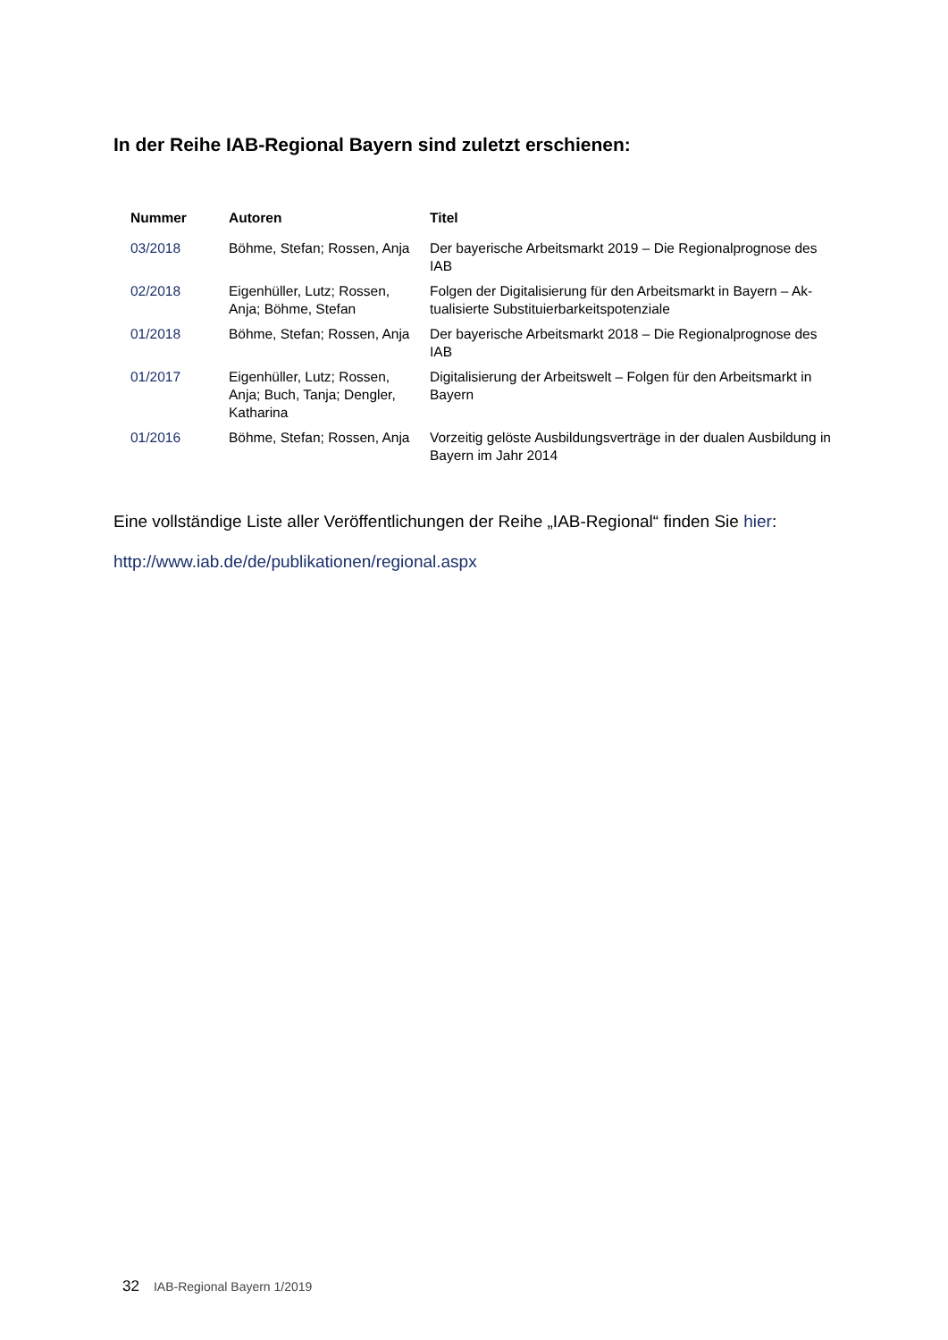In der Reihe IAB-Regional Bayern sind zuletzt erschienen:
| Nummer | Autoren | Titel |
| --- | --- | --- |
| 03/2018 | Böhme, Stefan; Rossen, Anja | Der bayerische Arbeitsmarkt 2019 – Die Regionalprognose des IAB |
| 02/2018 | Eigenhüller, Lutz; Rossen, Anja; Böhme, Stefan | Folgen der Digitalisierung für den Arbeitsmarkt in Bayern – Ak-tualisierte Substituierbarkeitspotenziale |
| 01/2018 | Böhme, Stefan; Rossen, Anja | Der bayerische Arbeitsmarkt 2018 – Die Regionalprognose des IAB |
| 01/2017 | Eigenhüller, Lutz; Rossen, Anja; Buch, Tanja; Dengler, Katharina | Digitalisierung der Arbeitswelt – Folgen für den Arbeitsmarkt in Bayern |
| 01/2016 | Böhme, Stefan; Rossen, Anja | Vorzeitig gelöste Ausbildungsverträge in der dualen Ausbildung in Bayern im Jahr 2014 |
Eine vollständige Liste aller Veröffentlichungen der Reihe „IAB-Regional“ finden Sie hier:
http://www.iab.de/de/publikationen/regional.aspx
32 IAB-Regional Bayern 1/2019